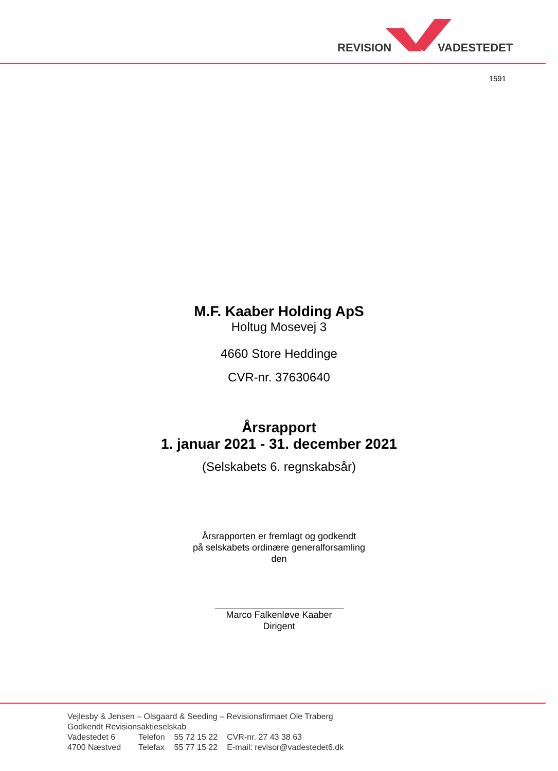REVISION VADESTEDET
1591
M.F. Kaaber Holding ApS
Holtug Mosevej 3
4660 Store Heddinge
CVR-nr. 37630640
Årsrapport
1. januar 2021 - 31. december 2021
(Selskabets 6. regnskabsår)
Årsrapporten er fremlagt og godkendt
på selskabets ordinære generalforsamling
den
Marco Falkenløve Kaaber
Dirigent
Vejlesby & Jensen – Olsgaard & Seeding – Revisionsfirmaet Ole Traberg
Godkendt Revisionsaktieselskab
| Vadestedet 6 | Telefon | 55 72 15 22 | CVR-nr. 27 43 38 63 |
| 4700 Næstved | Telefax | 55 77 15 22 | E-mail: revisor@vadestedet6.dk |